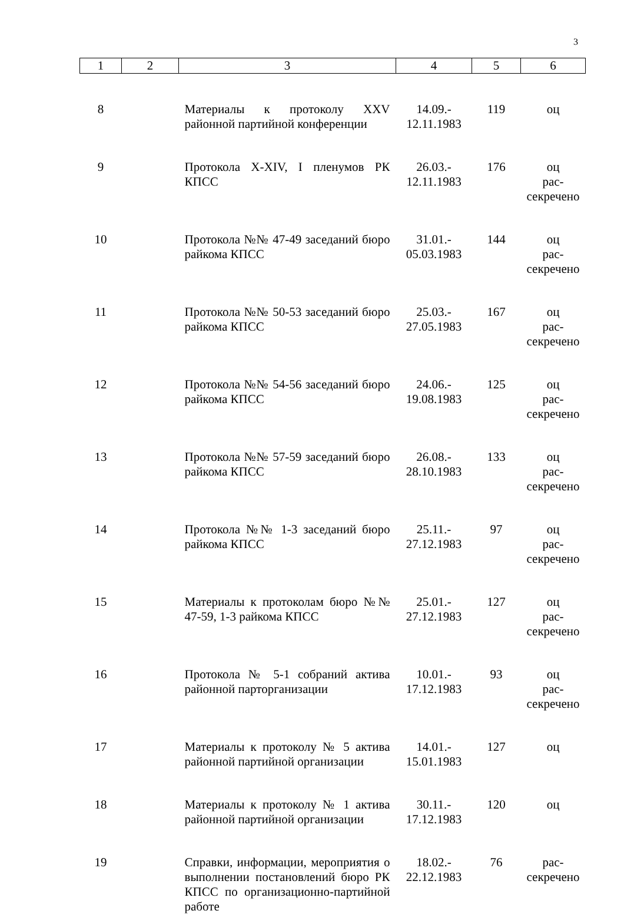3
| 1 | 2 | 3 | 4 | 5 | 6 |
| --- | --- | --- | --- | --- | --- |
| 8 | | Материалы к протоколу XXV районной партийной конференции | 14.09.- 12.11.1983 | 119 | оц |
| 9 | | Протокола X-XIV, I пленумов РК КПСС | 26.03.- 12.11.1983 | 176 | оц рас- секречено |
| 10 | | Протокола №№ 47-49 заседаний бюро райкома КПСС | 31.01.- 05.03.1983 | 144 | оц рас- секречено |
| 11 | | Протокола №№ 50-53 заседаний бюро райкома КПСС | 25.03.- 27.05.1983 | 167 | оц рас- секречено |
| 12 | | Протокола №№ 54-56 заседаний бюро райкома КПСС | 24.06.- 19.08.1983 | 125 | оц рас- секречено |
| 13 | | Протокола №№ 57-59 заседаний бюро райкома КПСС | 26.08.- 28.10.1983 | 133 | оц рас- секречено |
| 14 | | Протокола №№ 1-3 заседаний бюро райкома КПСС | 25.11.- 27.12.1983 | 97 | оц рас- секречено |
| 15 | | Материалы к протоколам бюро №№ 47-59, 1-3 райкома КПСС | 25.01.- 27.12.1983 | 127 | оц рас- секречено |
| 16 | | Протокола № 5-1 собраний актива районной парторганизации | 10.01.- 17.12.1983 | 93 | оц рас- секречено |
| 17 | | Материалы к протоколу № 5 актива районной партийной организации | 14.01.- 15.01.1983 | 127 | оц |
| 18 | | Материалы к протоколу № 1 актива районной партийной организации | 30.11.- 17.12.1983 | 120 | оц |
| 19 | | Справки, информации, мероприятия о выполнении постановлений бюро РК КПСС по организационно-партийной работе | 18.02.- 22.12.1983 | 76 | рас- секречено |